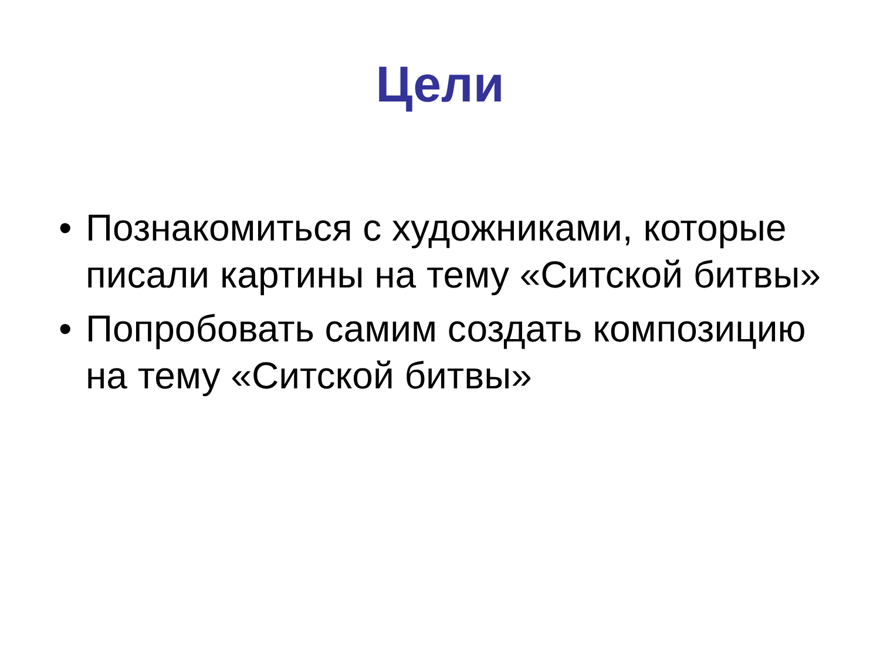Цели
• Познакомиться с художниками, которые писали картины на тему «Ситской битвы»
• Попробовать самим создать композицию на тему «Ситской битвы»